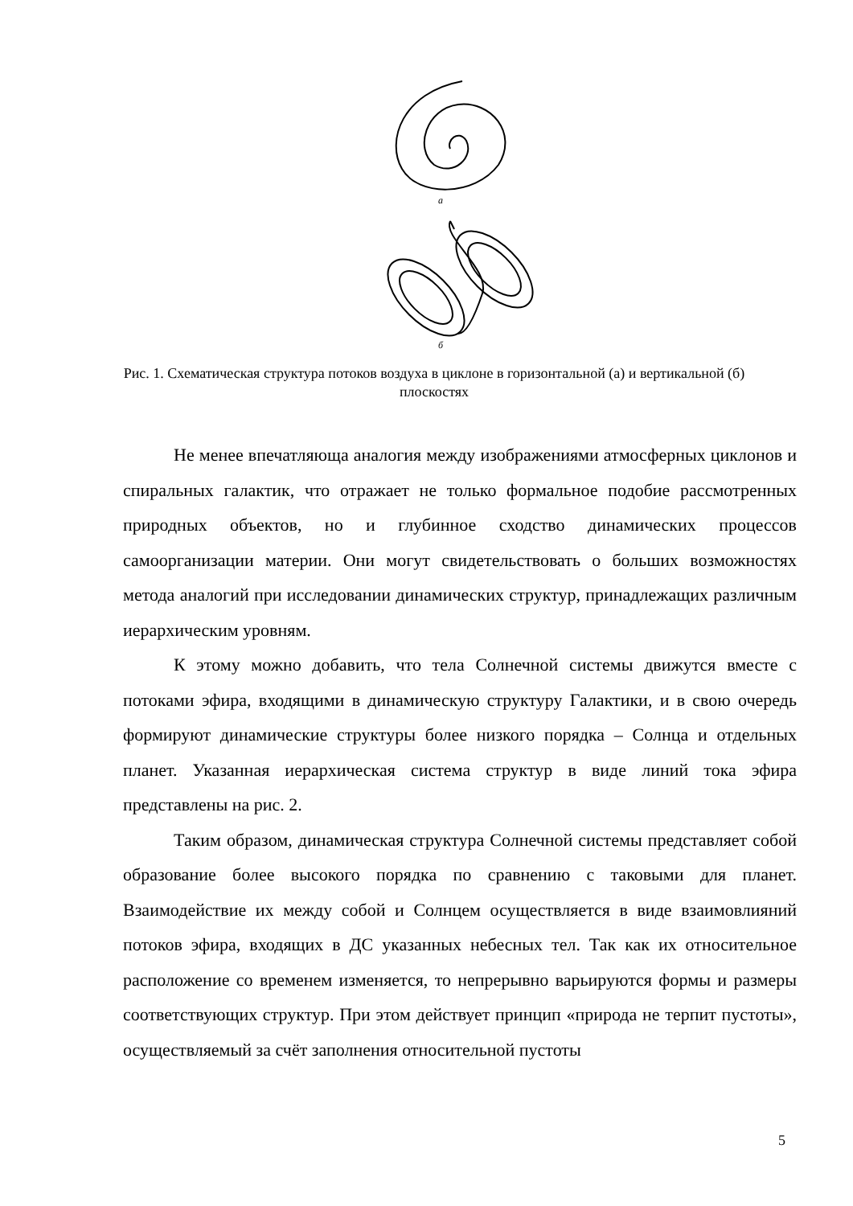а
б
Рис. 1. Схематическая структура потоков воздуха в циклоне в горизонтальной (а) и вертикальной (б) плоскостях
Не менее впечатляюща аналогия между изображениями атмосферных циклонов и спиральных галактик, что отражает не только формальное подобие рассмотренных природных объектов, но и глубинное сходство динамических процессов самоорганизации материи. Они могут свидетельствовать о больших возможностях метода аналогий при исследовании динамических структур, принадлежащих различным иерархическим уровням.
К этому можно добавить, что тела Солнечной системы движутся вместе с потоками эфира, входящими в динамическую структуру Галактики, и в свою очередь формируют динамические структуры более низкого порядка – Солнца и отдельных планет. Указанная иерархическая система структур в виде линий тока эфира представлены на рис. 2.
Таким образом, динамическая структура Солнечной системы представляет собой образование более высокого порядка по сравнению с таковыми для планет. Взаимодействие их между собой и Солнцем осуществляется в виде взаимовлияний потоков эфира, входящих в ДС указанных небесных тел. Так как их относительное расположение со временем изменяется, то непрерывно варьируются формы и размеры соответствующих структур. При этом действует принцип «природа не терпит пустоты», осуществляемый за счёт заполнения относительной пустоты
5